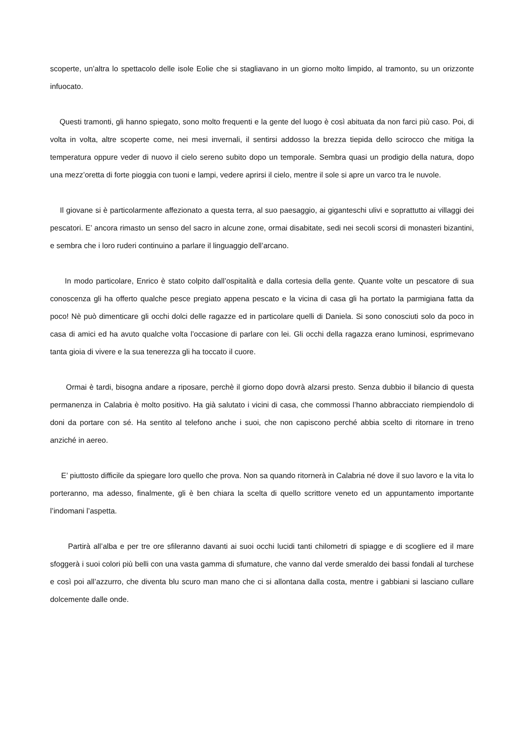scoperte, un’altra lo spettacolo delle isole Eolie che si stagliavano in un giorno molto limpido, al tramonto, su un orizzonte infuocato.
Questi tramonti, gli hanno spiegato, sono molto frequenti e la gente del luogo è così abituata da non farci più caso. Poi, di volta in volta, altre scoperte come, nei mesi invernali, il sentirsi addosso la brezza tiepida dello scirocco che mitiga la temperatura oppure veder di nuovo il cielo sereno subito dopo un temporale. Sembra quasi un prodigio della natura, dopo una mezz’oretta di forte pioggia con tuoni e lampi, vedere aprirsi il cielo, mentre il sole si apre un varco tra le nuvole.
Il giovane si è particolarmente affezionato a questa terra, al suo paesaggio, ai giganteschi ulivi e soprattutto ai villaggi dei pescatori. E’ ancora rimasto un senso del sacro in alcune zone, ormai disabitate, sedi nei secoli scorsi di monasteri bizantini, e sembra che i loro ruderi continuino a parlare il linguaggio dell’arcano.
In modo particolare, Enrico è stato colpito dall’ospitalità e dalla cortesia della gente. Quante volte un pescatore di sua conoscenza gli ha offerto qualche pesce pregiato appena pescato e la vicina di casa gli ha portato la parmigiana fatta da poco! Nè può dimenticare gli occhi dolci delle ragazze ed in particolare quelli di Daniela. Si sono conosciuti solo da poco in casa di amici ed ha avuto qualche volta l’occasione di parlare con lei. Gli occhi della ragazza erano luminosi, esprimevano tanta gioia di vivere e la sua tenerezza gli ha toccato il cuore.
Ormai è tardi, bisogna andare a riposare, perchè il giorno dopo dovrà alzarsi presto. Senza dubbio il bilancio di questa permanenza in Calabria è molto positivo. Ha già salutato i vicini di casa, che commossi l’hanno abbracciato riempiendolo di doni da portare con sé. Ha sentito al telefono anche i suoi, che non capiscono perché abbia scelto di ritornare in treno anziché in aereo.
E’ piuttosto difficile da spiegare loro quello che prova. Non sa quando ritornerà in Calabria né dove il suo lavoro e la vita lo porteranno, ma adesso, finalmente, gli è ben chiara la scelta di quello scrittore veneto ed un appuntamento importante l’indomani l’aspetta.
Partirà all’alba e per tre ore sfileranno davanti ai suoi occhi lucidi tanti chilometri di spiagge e di scogliere ed il mare sfoggerà i suoi colori più belli con una vasta gamma di sfumature, che vanno dal verde smeraldo dei bassi fondali al turchese e così poi all’azzurro, che diventa blu scuro man mano che ci si allontana dalla costa, mentre i gabbiani si lasciano cullare dolcemente dalle onde.